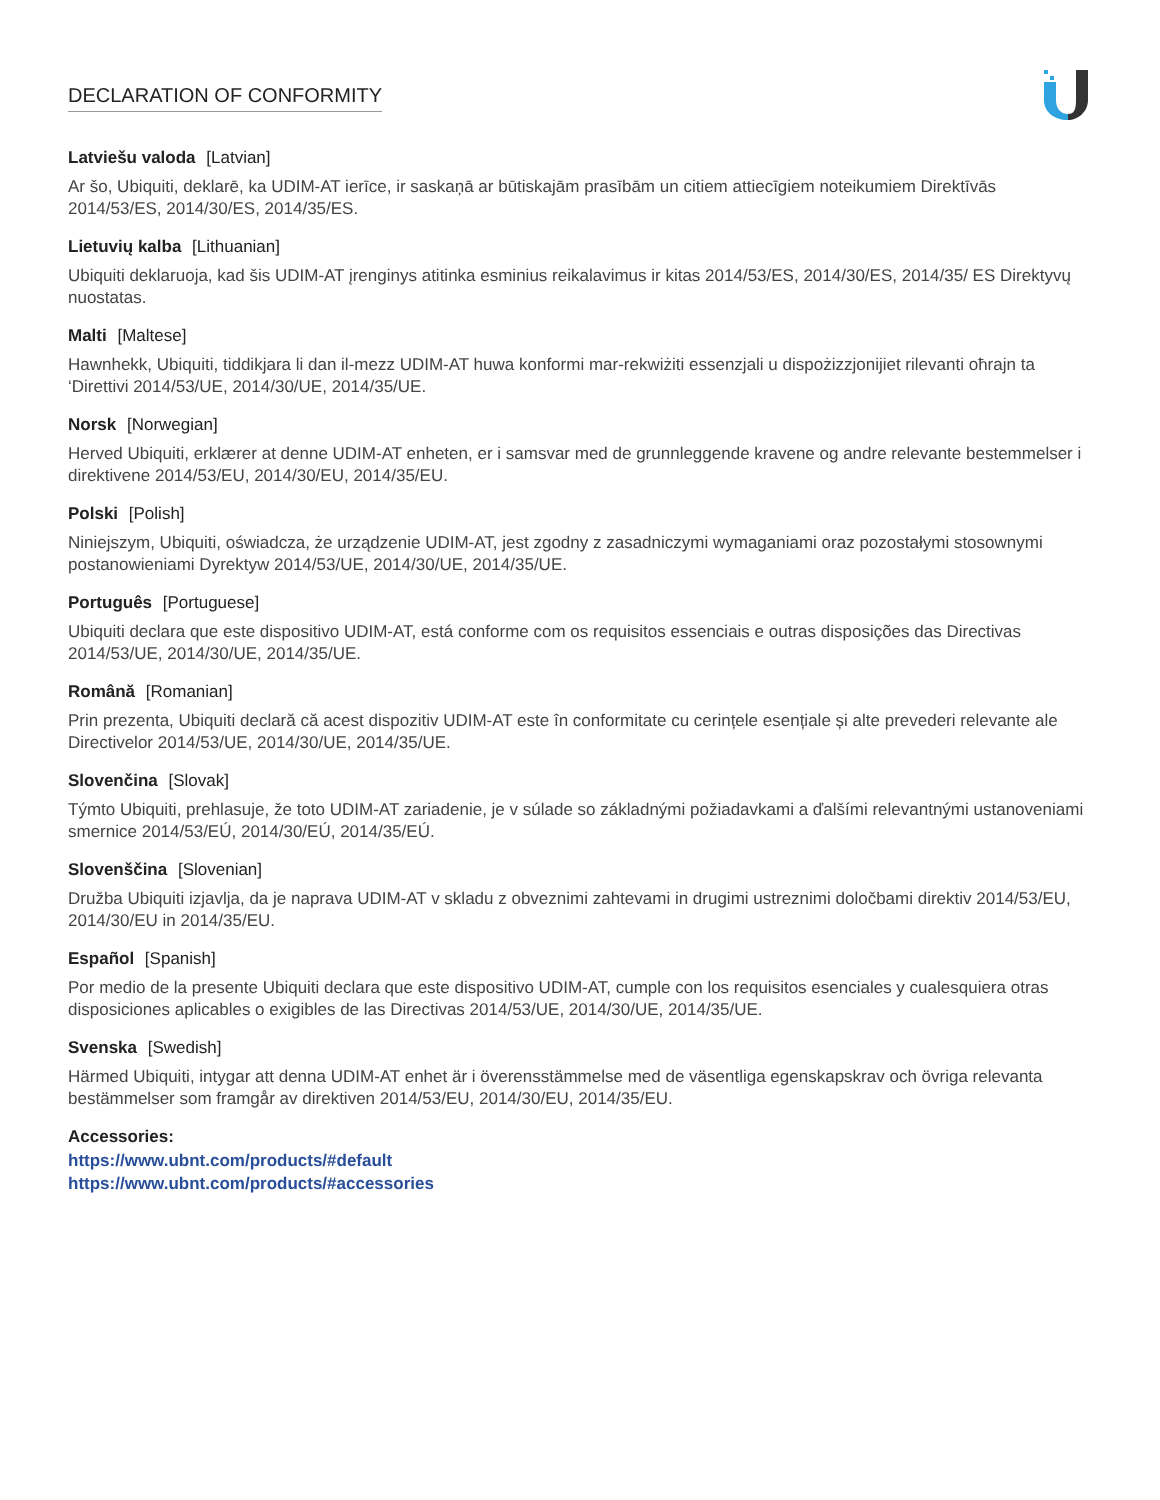DECLARATION OF CONFORMITY
Latviešu valoda [Latvian]
Ar šo, Ubiquiti, deklarē, ka UDIM-AT ierīce, ir saskaņā ar būtiskajām prasībām un citiem attiecīgiem noteikumiem Direktīvās 2014/53/ES, 2014/30/ES, 2014/35/ES.
Lietuvių kalba [Lithuanian]
Ubiquiti deklaruoja, kad šis UDIM-AT įrenginys atitinka esminius reikalavimus ir kitas 2014/53/ES, 2014/30/ES, 2014/35/ ES Direktyvų nuostatas.
Malti [Maltese]
Hawnhekk, Ubiquiti, tiddikjara li dan il-mezz UDIM-AT huwa konformi mar-rekwiżiti essenzjali u dispożizzjonijiet rilevanti oħrajn ta ‘Direttivi 2014/53/UE, 2014/30/UE, 2014/35/UE.
Norsk [Norwegian]
Herved Ubiquiti, erklærer at denne UDIM-AT enheten, er i samsvar med de grunnleggende kravene og andre relevante bestemmelser i direktivene 2014/53/EU, 2014/30/EU, 2014/35/EU.
Polski [Polish]
Niniejszym, Ubiquiti, oświadcza, że urządzenie UDIM-AT, jest zgodny z zasadniczymi wymaganiami oraz pozostałymi stosownymi postanowieniami Dyrektyw 2014/53/UE, 2014/30/UE, 2014/35/UE.
Português [Portuguese]
Ubiquiti declara que este dispositivo UDIM-AT, está conforme com os requisitos essenciais e outras disposições das Directivas 2014/53/UE, 2014/30/UE, 2014/35/UE.
Română [Romanian]
Prin prezenta, Ubiquiti declară că acest dispozitiv UDIM-AT este în conformitate cu cerințele esențiale și alte prevederi relevante ale Directivelor 2014/53/UE, 2014/30/UE, 2014/35/UE.
Slovenčina [Slovak]
Týmto Ubiquiti, prehlasuje, že toto UDIM-AT zariadenie, je v súlade so základnými požiadavkami a ďalšími relevantnými ustanoveniami smernice 2014/53/EÚ, 2014/30/EÚ, 2014/35/EÚ.
Slovenščina [Slovenian]
Družba Ubiquiti izjavlja, da je naprava UDIM-AT v skladu z obveznimi zahtevami in drugimi ustreznimi določbami direktiv 2014/53/EU, 2014/30/EU in 2014/35/EU.
Español [Spanish]
Por medio de la presente Ubiquiti declara que este dispositivo UDIM-AT, cumple con los requisitos esenciales y cualesquiera otras disposiciones aplicables o exigibles de las Directivas 2014/53/UE, 2014/30/UE, 2014/35/UE.
Svenska [Swedish]
Härmed Ubiquiti, intygar att denna UDIM-AT enhet är i överensstämmelse med de väsentliga egenskapskrav och övriga relevanta bestämmelser som framgår av direktiven 2014/53/EU, 2014/30/EU, 2014/35/EU.
Accessories:
https://www.ubnt.com/products/#default
https://www.ubnt.com/products/#accessories